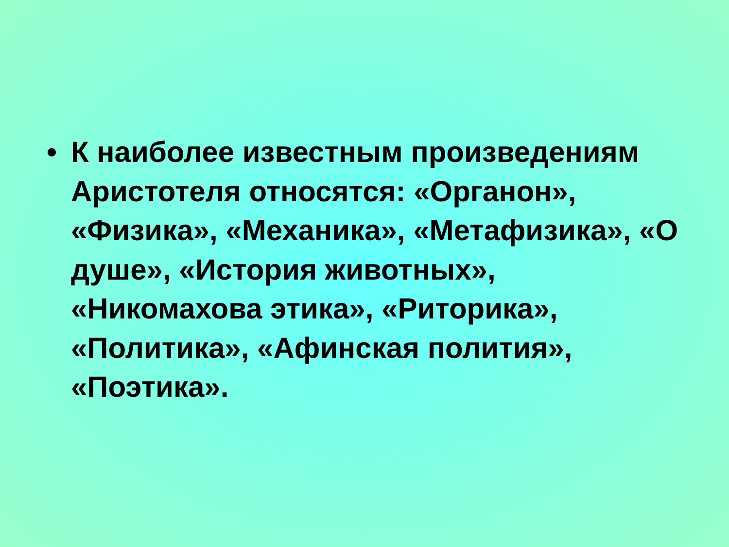•
К наиболее известным произведениям Аристотеля относятся: «Органон», «Физика», «Механика», «Метафизика», «О душе», «История животных», «Никомахова этика», «Риторика», «Политика», «Афинская полития», «Поэтика».